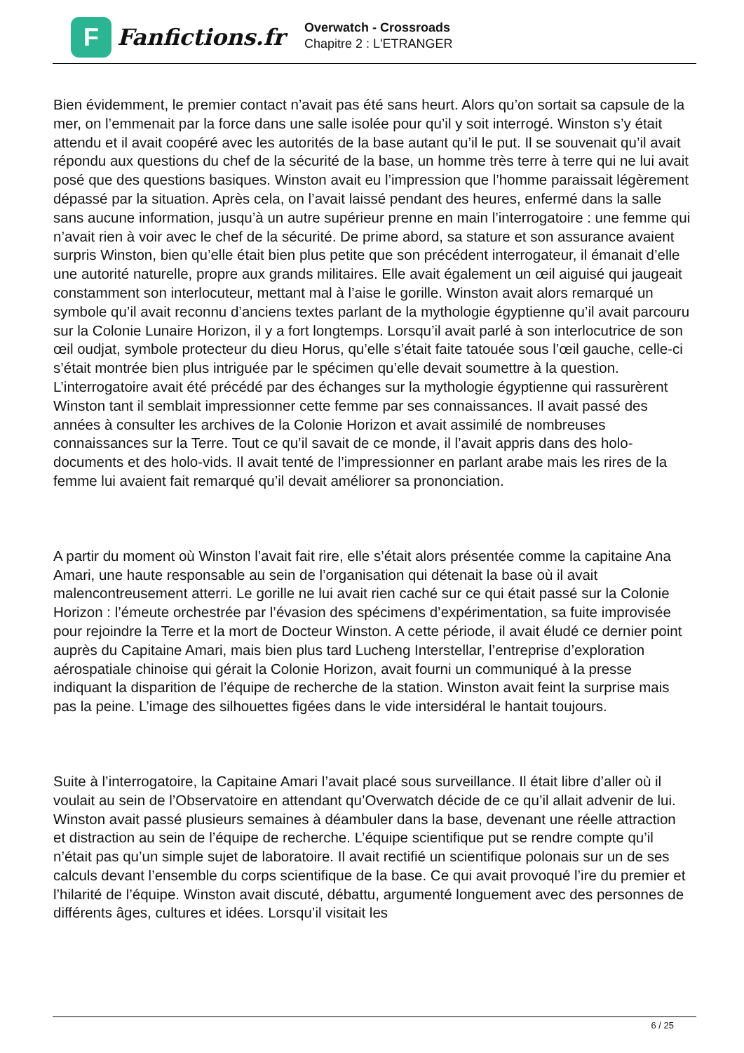F
Fanfictions.fr
Overwatch - Crossroads
Chapitre 2 : L'ETRANGER
Bien évidemment, le premier contact n’avait pas été sans heurt. Alors qu’on sortait sa capsule de la mer, on l’emmenait par la force dans une salle isolée pour qu’il y soit interrogé. Winston s’y était attendu et il avait coopéré avec les autorités de la base autant qu’il le put. Il se souvenait qu’il avait répondu aux questions du chef de la sécurité de la base, un homme très terre à terre qui ne lui avait posé que des questions basiques. Winston avait eu l’impression que l’homme paraissait légèrement dépassé par la situation. Après cela, on l’avait laissé pendant des heures, enfermé dans la salle sans aucune information, jusqu’à un autre supérieur prenne en main l’interrogatoire : une femme qui n’avait rien à voir avec le chef de la sécurité. De prime abord, sa stature et son assurance avaient surpris Winston, bien qu’elle était bien plus petite que son précédent interrogateur, il émanait d’elle une autorité naturelle, propre aux grands militaires. Elle avait également un œil aiguisé qui jaugeait constamment son interlocuteur, mettant mal à l’aise le gorille. Winston avait alors remarqué un symbole qu’il avait reconnu d’anciens textes parlant de la mythologie égyptienne qu’il avait parcouru sur la Colonie Lunaire Horizon, il y a fort longtemps. Lorsqu’il avait parlé à son interlocutrice de son œil oudjat, symbole protecteur du dieu Horus, qu’elle s’était faite tatouée sous l’œil gauche, celle-ci s’était montrée bien plus intriguée par le spécimen qu’elle devait soumettre à la question. L’interrogatoire avait été précédé par des échanges sur la mythologie égyptienne qui rassurèrent Winston tant il semblait impressionner cette femme par ses connaissances. Il avait passé des années à consulter les archives de la Colonie Horizon et avait assimilé de nombreuses connaissances sur la Terre. Tout ce qu’il savait de ce monde, il l’avait appris dans des holo-documents et des holo-vids. Il avait tenté de l’impressionner en parlant arabe mais les rires de la femme lui avaient fait remarqué qu’il devait améliorer sa prononciation.
A partir du moment où Winston l’avait fait rire, elle s’était alors présentée comme la capitaine Ana Amari, une haute responsable au sein de l’organisation qui détenait la base où il avait malencontreusement atterri. Le gorille ne lui avait rien caché sur ce qui était passé sur la Colonie Horizon : l’émeute orchestrée par l’évasion des spécimens d’expérimentation, sa fuite improvisée pour rejoindre la Terre et la mort de Docteur Winston. A cette période, il avait éludé ce dernier point auprès du Capitaine Amari, mais bien plus tard Lucheng Interstellar, l’entreprise d’exploration aérospatiale chinoise qui gérait la Colonie Horizon, avait fourni un communiqué à la presse indiquant la disparition de l’équipe de recherche de la station. Winston avait feint la surprise mais pas la peine. L’image des silhouettes figées dans le vide intersidéral le hantait toujours.
Suite à l’interrogatoire, la Capitaine Amari l’avait placé sous surveillance. Il était libre d’aller où il voulait au sein de l’Observatoire en attendant qu’Overwatch décide de ce qu’il allait advenir de lui. Winston avait passé plusieurs semaines à déambuler dans la base, devenant une réelle attraction et distraction au sein de l’équipe de recherche. L’équipe scientifique put se rendre compte qu’il n’était pas qu’un simple sujet de laboratoire. Il avait rectifié un scientifique polonais sur un de ses calculs devant l’ensemble du corps scientifique de la base. Ce qui avait provoqué l’ire du premier et l’hilarité de l’équipe. Winston avait discuté, débattu, argumenté longuement avec des personnes de différents âges, cultures et idées. Lorsqu’il visitait les
6 / 25